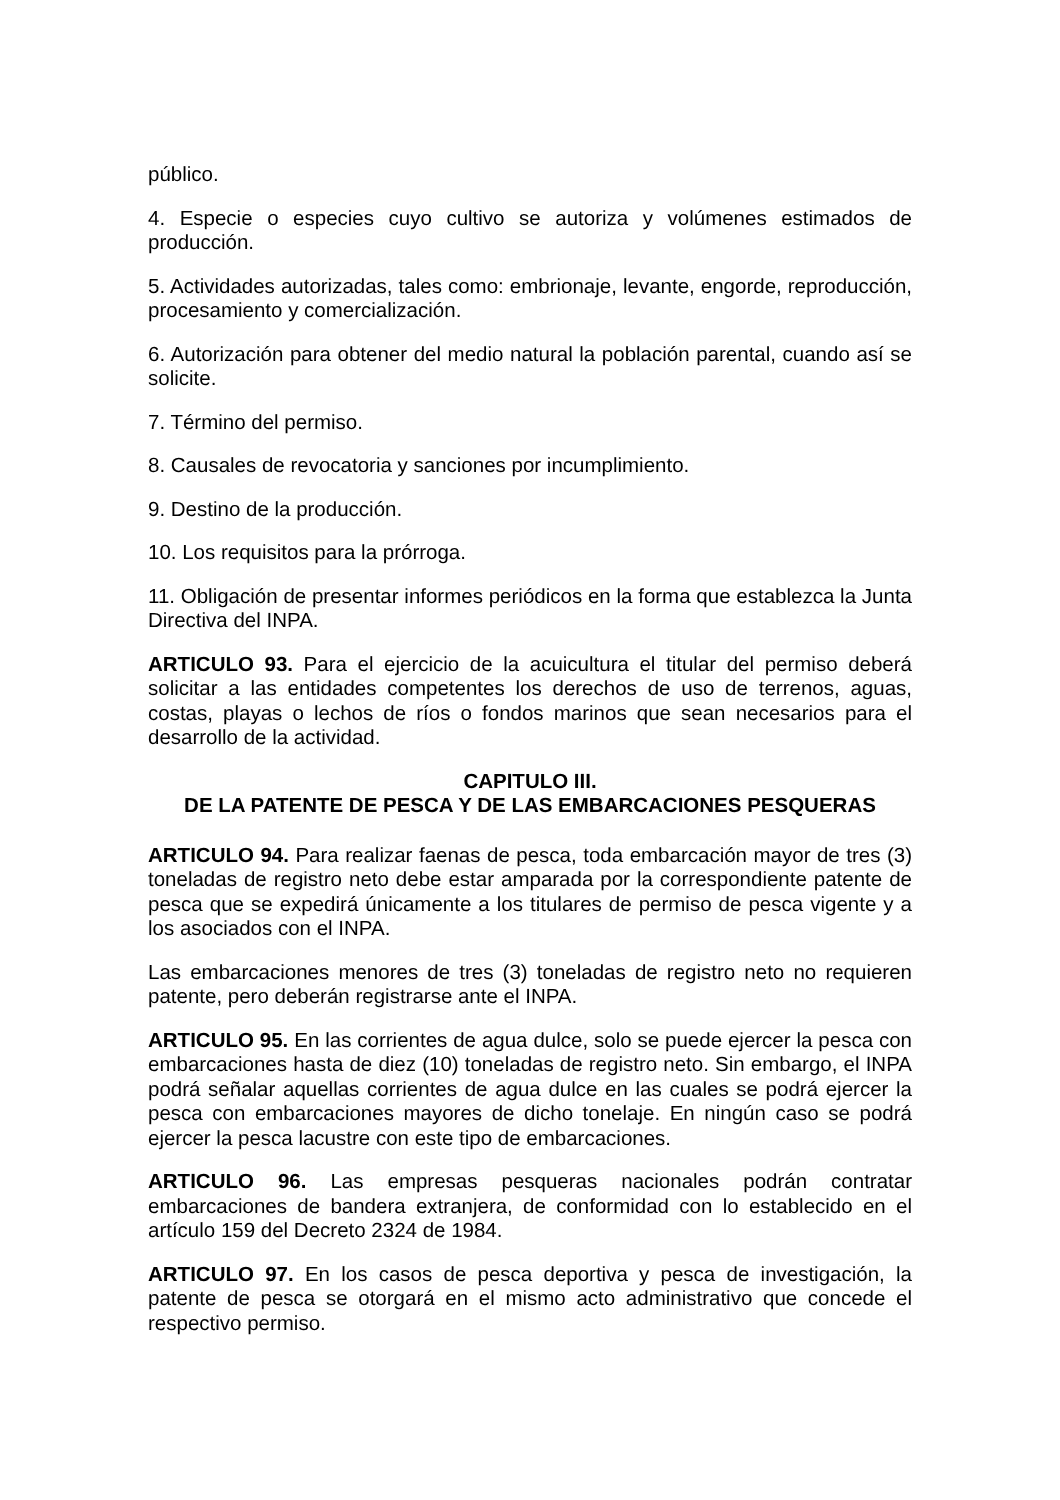público.
4. Especie o especies cuyo cultivo se autoriza y volúmenes estimados de producción.
5. Actividades autorizadas, tales como: embrionaje, levante, engorde, reproducción, procesamiento y comercialización.
6. Autorización para obtener del medio natural la población parental, cuando así se solicite.
7. Término del permiso.
8. Causales de revocatoria y sanciones por incumplimiento.
9. Destino de la producción.
10. Los requisitos para la prórroga.
11. Obligación de presentar informes periódicos en la forma que establezca la Junta Directiva del INPA.
ARTICULO 93. Para el ejercicio de la acuicultura el titular del permiso deberá solicitar a las entidades competentes los derechos de uso de terrenos, aguas, costas, playas o lechos de ríos o fondos marinos que sean necesarios para el desarrollo de la actividad.
CAPITULO III.
DE LA PATENTE DE PESCA Y DE LAS EMBARCACIONES PESQUERAS
ARTICULO 94. Para realizar faenas de pesca, toda embarcación mayor de tres (3) toneladas de registro neto debe estar amparada por la correspondiente patente de pesca que se expedirá únicamente a los titulares de permiso de pesca vigente y a los asociados con el INPA.
Las embarcaciones menores de tres (3) toneladas de registro neto no requieren patente, pero deberán registrarse ante el INPA.
ARTICULO 95. En las corrientes de agua dulce, solo se puede ejercer la pesca con embarcaciones hasta de diez (10) toneladas de registro neto. Sin embargo, el INPA podrá señalar aquellas corrientes de agua dulce en las cuales se podrá ejercer la pesca con embarcaciones mayores de dicho tonelaje. En ningún caso se podrá ejercer la pesca lacustre con este tipo de embarcaciones.
ARTICULO 96. Las empresas pesqueras nacionales podrán contratar embarcaciones de bandera extranjera, de conformidad con lo establecido en el artículo 159 del Decreto 2324 de 1984.
ARTICULO 97. En los casos de pesca deportiva y pesca de investigación, la patente de pesca se otorgará en el mismo acto administrativo que concede el respectivo permiso.